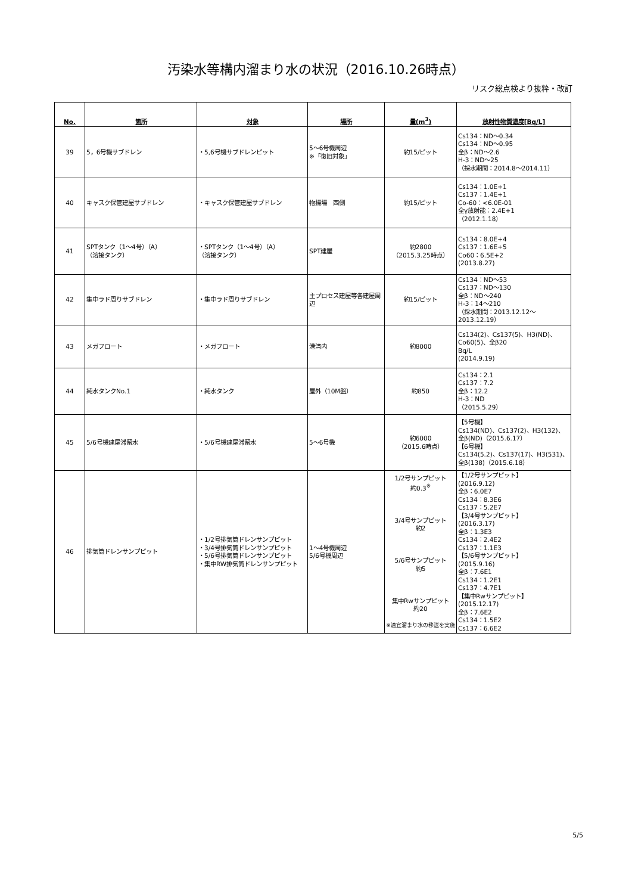汚染水等構内溜まり水の状況（2016.10.26時点）
リスク総点検より抜粋・改訂
| No. | 箇所 | 対象 | 場所 | 量(m<sup>3</sup>) | 放射性物質濃度[Bq/L] |
| --- | --- | --- | --- | --- | --- |
| 39 | 5，6号機サブドレン | ・5,6号機サブドレンピット | 5～6号機周辺 ※「復旧対象」 | 約15/ピット | Cs134：ND～0.34 Cs134：ND～0.95 全β：ND～2.6 H-3：ND～25 （採水期間：2014.8～2014.11） |
| 40 | キャスク保管建屋サブドレン | ・キャスク保管建屋サブドレン | 物揚場 西側 | 約15/ピット | Cs134：1.0E+1 Cs137：1.4E+1 Co-60：<6.0E-01 全γ放射能：2.4E+1 （2012.1.18） |
| 41 | SPTタンク（1～4号）（A） （溶接タンク） | ・SPTタンク（1～4号）（A） （溶接タンク） | SPT建屋 | 約2800 （2015.3.25時点） | Cs134：8.0E+4 Cs137：1.6E+5 Co60：6.5E+2 (2013.8.27) |
| 42 | 集中ラド周りサブドレン | ・集中ラド周りサブドレン | 主プロセス建屋等各建屋周辺 | 約15/ピット | Cs134：ND～53 Cs137：ND～130 全β：ND～240 H-3：14～210 （採水期間：2013.12.12～2013.12.19） |
| 43 | メガフロート | ・メガフロート | 港湾内 | 約8000 | Cs134(2)、Cs137(5)、H3(ND)、Co60(5)、全β20 Bq/L (2014.9.19) |
| 44 | 純水タンクNo.1 | ・純水タンク | 屋外（10M盤） | 約850 | Cs134：2.1 Cs137：7.2 全β：12.2 H-3：ND （2015.5.29） |
| 45 | 5/6号機建屋滞留水 | ・5/6号機建屋滞留水 | 5～6号機 | 約6000 （2015.6時点） | 【5号機】 Cs134(ND)、Cs137(2)、H3(132)、全β(ND)（2015.6.17） 【6号機】 Cs134(5.2)、Cs137(17)、H3(531)、全β(138)（2015.6.18） |
| 46 | 排気筒ドレンサンプピット | ・1/2号排気筒ドレンサンプピット ・3/4号排気筒ドレンサンプピット ・5/6号排気筒ドレンサンプピット ・集中RW排気筒ドレンサンプピット | 1～4号機周辺 5/6号機周辺 | 1/2号サンプピット 約0.3<sup>※</sup> 3/4号サンプピット 約2 5/6号サンプピット 約5 集中Rwサンプピット 約20 ※適宜溜まり水の移送を実施 | 【1/2号サンプピット】 (2016.9.12) 全β：6.0E7 Cs134：8.3E6 Cs137：5.2E7 【3/4号サンプピット】 (2016.3.17) 全β：1.3E3 Cs134：2.4E2 Cs137：1.1E3 【5/6号サンプピット】 (2015.9.16) 全β：7.6E1 Cs134：1.2E1 Cs137：4.7E1 【集中Rwサンプピット】 (2015.12.17) 全β：7.6E2 Cs134：1.5E2 Cs137：6.6E2 |
5/5